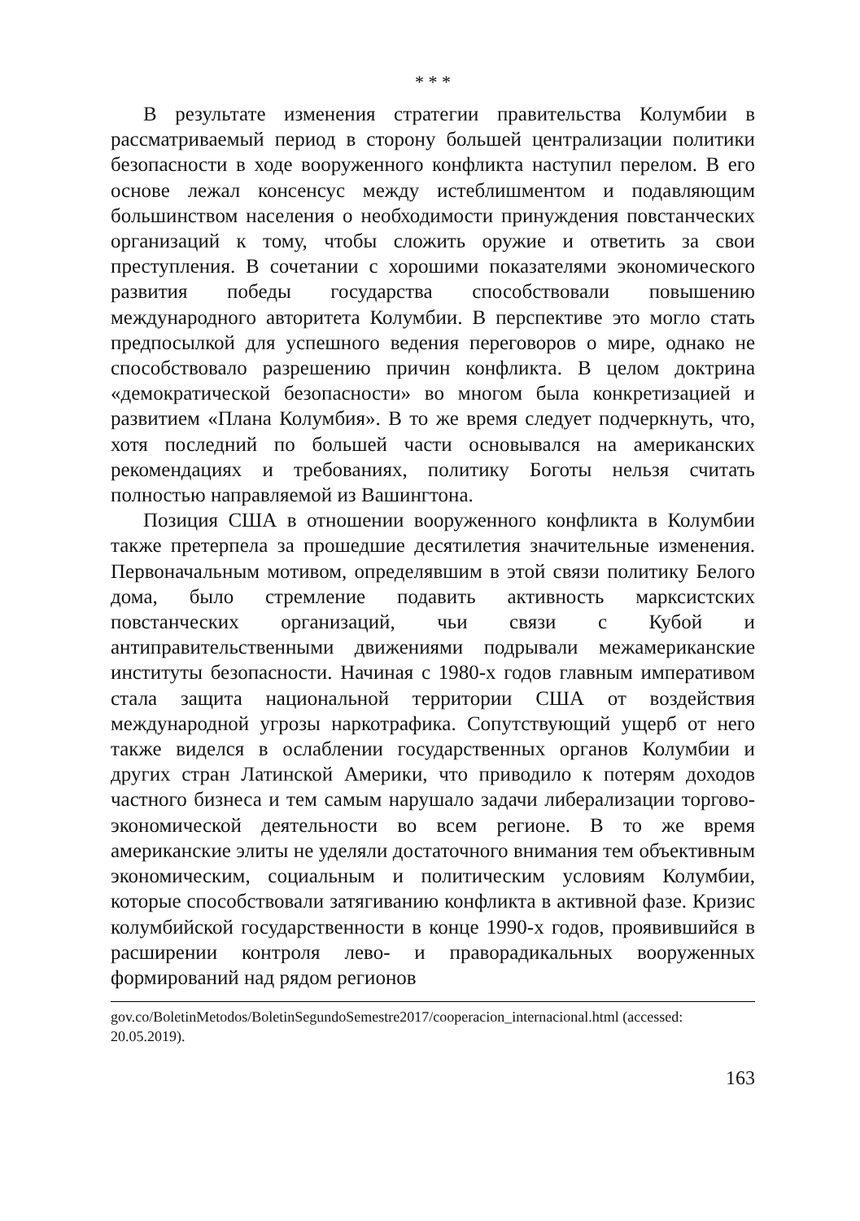* * *
В результате изменения стратегии правительства Колумбии в рассматриваемый период в сторону большей централизации политики безопасности в ходе вооруженного конфликта наступил перелом. В его основе лежал консенсус между истеблишментом и подавляющим большинством населения о необходимости принуждения повстанческих организаций к тому, чтобы сложить оружие и ответить за свои преступления. В сочетании с хорошими показателями экономического развития победы государства способствовали повышению международного авторитета Колумбии. В перспективе это могло стать предпосылкой для успешного ведения переговоров о мире, однако не способствовало разрешению причин конфликта. В целом доктрина «демократической безопасности» во многом была конкретизацией и развитием «Плана Колумбия». В то же время следует подчеркнуть, что, хотя последний по большей части основывался на американских рекомендациях и требованиях, политику Боготы нельзя считать полностью направляемой из Вашингтона.
Позиция США в отношении вооруженного конфликта в Колумбии также претерпела за прошедшие десятилетия значительные изменения. Первоначальным мотивом, определявшим в этой связи политику Белого дома, было стремление подавить активность марксистских повстанческих организаций, чьи связи с Кубой и антиправительственными движениями подрывали межамериканские институты безопасности. Начиная с 1980-х годов главным императивом стала защита национальной территории США от воздействия международной угрозы наркотрафика. Сопутствующий ущерб от него также виделся в ослаблении государственных органов Колумбии и других стран Латинской Америки, что приводило к потерям доходов частного бизнеса и тем самым нарушало задачи либерализации торгово-экономической деятельности во всем регионе. В то же время американские элиты не уделяли достаточного внимания тем объективным экономическим, социальным и политическим условиям Колумбии, которые способствовали затягиванию конфликта в активной фазе. Кризис колумбийской государственности в конце 1990-х годов, проявившийся в расширении контроля лево- и праворадикальных вооруженных формирований над рядом регионов
gov.co/BoletinMetodos/BoletinSegundoSemestre2017/cooperacion_internacional.html (accessed: 20.05.2019).
163